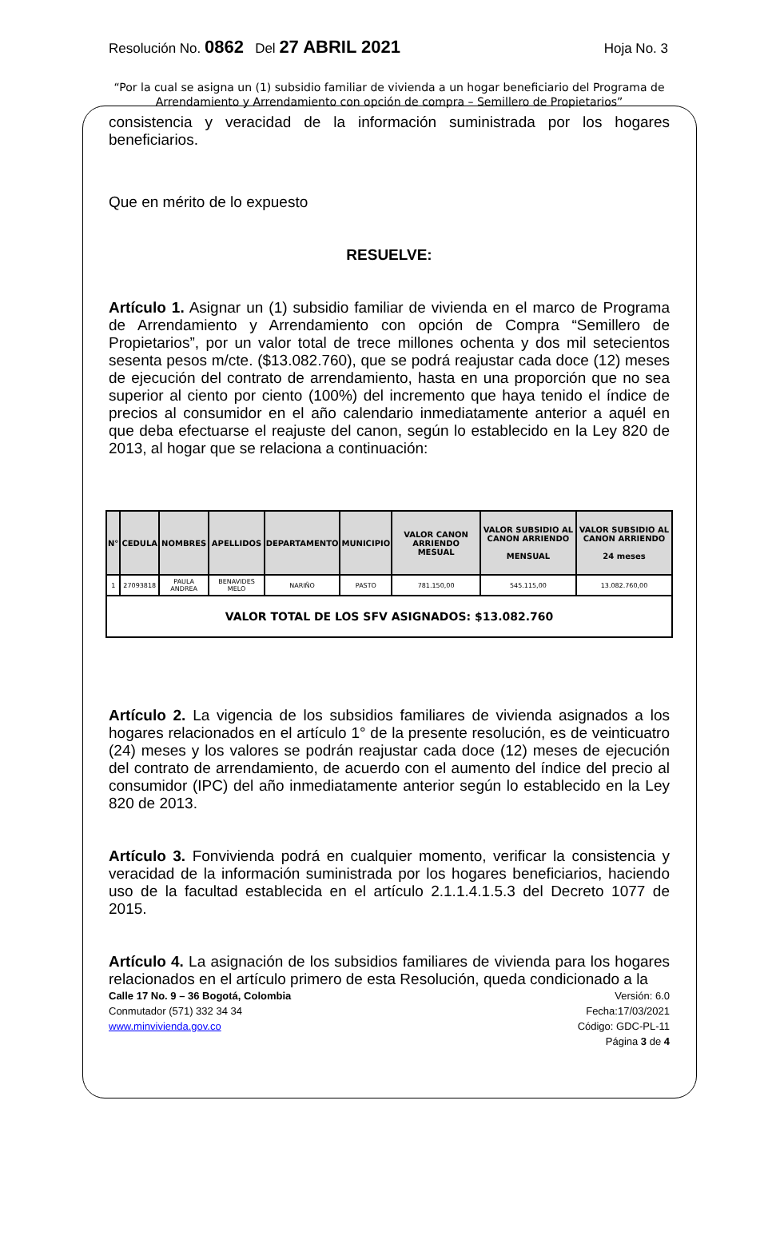Resolución No. 0862 Del 27 ABRIL 2021 Hoja No. 3
“Por la cual se asigna un (1) subsidio familiar de vivienda a un hogar beneficiario del Programa de Arrendamiento y Arrendamiento con opción de compra – Semillero de Propietarios”
consistencia y veracidad de la información suministrada por los hogares beneficiarios.
Que en mérito de lo expuesto
RESUELVE:
Artículo 1. Asignar un (1) subsidio familiar de vivienda en el marco de Programa de Arrendamiento y Arrendamiento con opción de Compra “Semillero de Propietarios”, por un valor total de trece millones ochenta y dos mil setecientos sesenta pesos m/cte. ($13.082.760), que se podrá reajustar cada doce (12) meses de ejecución del contrato de arrendamiento, hasta en una proporción que no sea superior al ciento por ciento (100%) del incremento que haya tenido el índice de precios al consumidor en el año calendario inmediatamente anterior a aquél en que deba efectuarse el reajuste del canon, según lo establecido en la Ley 820 de 2013, al hogar que se relaciona a continuación:
| N° | CEDULA | NOMBRES | APELLIDOS | DEPARTAMENTO | MUNICIPIO | VALOR CANON ARRIENDO MESUAL | VALOR SUBSIDIO AL CANON ARRIENDO MENSUAL | VALOR SUBSIDIO AL CANON ARRIENDO 24 meses |
| --- | --- | --- | --- | --- | --- | --- | --- | --- |
| 1 | 27093818 | PAULA ANDREA | BENAVIDES MELO | NARIÑO | PASTO | 781.150,00 | 545.115,00 | 13.082.760,00 |
| VALOR TOTAL DE LOS SFV ASIGNADOS: $13.082.760 | | | | | | | | |
Artículo 2. La vigencia de los subsidios familiares de vivienda asignados a los hogares relacionados en el artículo 1° de la presente resolución, es de veinticuatro (24) meses y los valores se podrán reajustar cada doce (12) meses de ejecución del contrato de arrendamiento, de acuerdo con el aumento del índice del precio al consumidor (IPC) del año inmediatamente anterior según lo establecido en la Ley 820 de 2013.
Artículo 3. Fonvivienda podrá en cualquier momento, verificar la consistencia y veracidad de la información suministrada por los hogares beneficiarios, haciendo uso de la facultad establecida en el artículo 2.1.1.4.1.5.3 del Decreto 1077 de 2015.
Artículo 4. La asignación de los subsidios familiares de vivienda para los hogares relacionados en el artículo primero de esta Resolución, queda condicionado a la
Calle 17 No. 9 – 36 Bogotá, Colombia
Conmutador (571) 332 34 34
www.minvivienda.gov.co
Versión: 6.0
Fecha:17/03/2021
Código: GDC-PL-11
Página 3 de 4